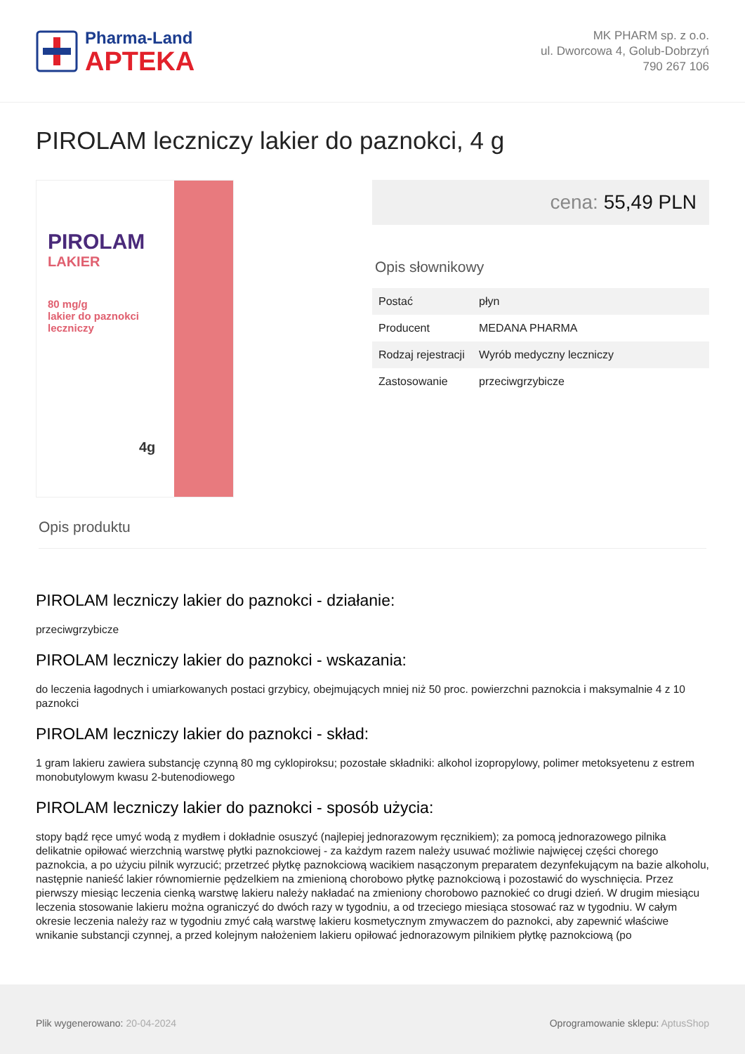Pharma-Land
APTEKA
MK PHARM sp. z o.o.
ul. Dworcowa 4, Golub-Dobrzyń
790 267 106
PIROLAM leczniczy lakier do paznokci, 4 g
PIROLAM
LAKIER
80 mg/g
lakier do paznokci
leczniczy
4g
cena: 55,49 PLN
Opis słownikowy
| Postać | płyn |
| Producent | MEDANA PHARMA |
| Rodzaj rejestracji | Wyrób medyczny leczniczy |
| Zastosowanie | przeciwgrzybicze |
Opis produktu
PIROLAM leczniczy lakier do paznokci - działanie:
przeciwgrzybicze
PIROLAM leczniczy lakier do paznokci - wskazania:
do leczenia łagodnych i umiarkowanych postaci grzybicy, obejmujących mniej niż 50 proc. powierzchni paznokcia i maksymalnie 4 z 10 paznokci
PIROLAM leczniczy lakier do paznokci - skład:
1 gram lakieru zawiera substancję czynną 80 mg cyklopiroksu; pozostałe składniki: alkohol izopropylowy, polimer metoksyetenu z estrem monobutylowym kwasu 2-butenodiowego
PIROLAM leczniczy lakier do paznokci - sposób użycia:
stopy bądź ręce umyć wodą z mydłem i dokładnie osuszyć (najlepiej jednorazowym ręcznikiem); za pomocą jednorazowego pilnika delikatnie opiłować wierzchnią warstwę płytki paznokciowej - za każdym razem należy usuwać możliwie najwięcej części chorego paznokcia, a po użyciu pilnik wyrzucić; przetrzeć płytkę paznokciową wacikiem nasączonym preparatem dezynfekującym na bazie alkoholu, następnie nanieść lakier równomiernie pędzelkiem na zmienioną chorobowo płytkę paznokciową i pozostawić do wyschnięcia. Przez pierwszy miesiąc leczenia cienką warstwę lakieru należy nakładać na zmieniony chorobowo paznokieć co drugi dzień. W drugim miesiącu leczenia stosowanie lakieru można ograniczyć do dwóch razy w tygodniu, a od trzeciego miesiąca stosować raz w tygodniu. W całym okresie leczenia należy raz w tygodniu zmyć całą warstwę lakieru kosmetycznym zmywaczem do paznokci, aby zapewnić właściwe wnikanie substancji czynnej, a przed kolejnym nałożeniem lakieru opiłować jednorazowym pilnikiem płytkę paznokciową (po
Plik wygenerowano: 20-04-2024
Oprogramowanie sklepu: AptusShop